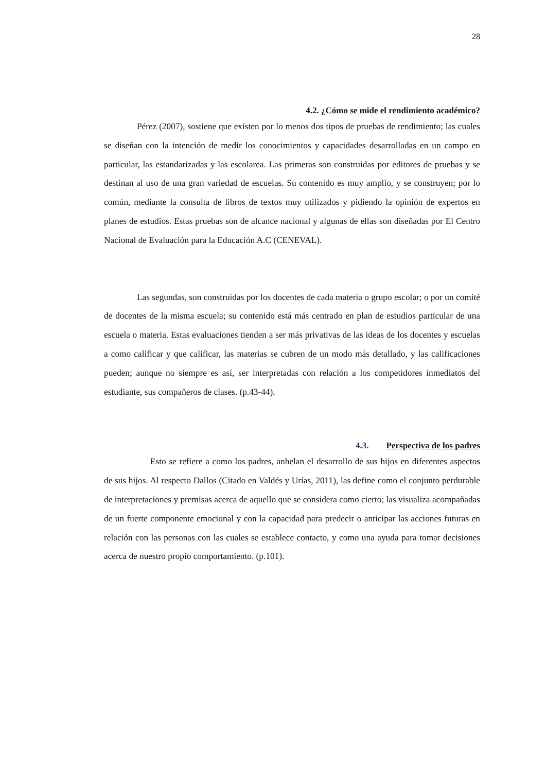28
4.2. ¿Cómo se mide el rendimiento académico?
Pérez (2007), sostiene que existen por lo menos dos tipos de pruebas de rendimiento; las cuales se diseñan con la intención de medir los conocimientos y capacidades desarrolladas en un campo en particular, las estandarizadas y las escolarea. Las primeras son construidas por editores de pruebas y se destinan al uso de una gran variedad de escuelas. Su contenido es muy amplio, y se construyen; por lo común, mediante la consulta de libros de textos muy utilizados y pidiendo la opinión de expertos en planes de estudios. Estas pruebas son de alcance nacional y algunas de ellas son diseñadas por El Centro Nacional de Evaluación para la Educación A.C (CENEVAL).
Las segundas, son construidas por los docentes de cada materia o grupo escolar; o por un comité de docentes de la misma escuela; su contenido está más centrado en plan de estudios particular de una escuela o materia. Estas evaluaciones tienden a ser más privativas de las ideas de los docentes y escuelas a como calificar y que calificar, las materias se cubren de un modo más detallado, y las calificaciones pueden; aunque no siempre es así, ser interpretadas con relación a los competidores inmediatos del estudiante, sus compañeros de clases. (p.43-44).
4.3. Perspectiva de los padres
Esto se refiere a como los padres, anhelan el desarrollo de sus hijos en diferentes aspectos de sus hijos. Al respecto Dallos (Citado en Valdés y Urías, 2011), las define como el conjunto perdurable de interpretaciones y premisas acerca de aquello que se considera como cierto; las visualiza acompañadas de un fuerte componente emocional y con la capacidad para predecir o anticipar las acciones futuras en relación con las personas con las cuales se establece contacto, y como una ayuda para tomar decisiones acerca de nuestro propio comportamiento. (p.101).